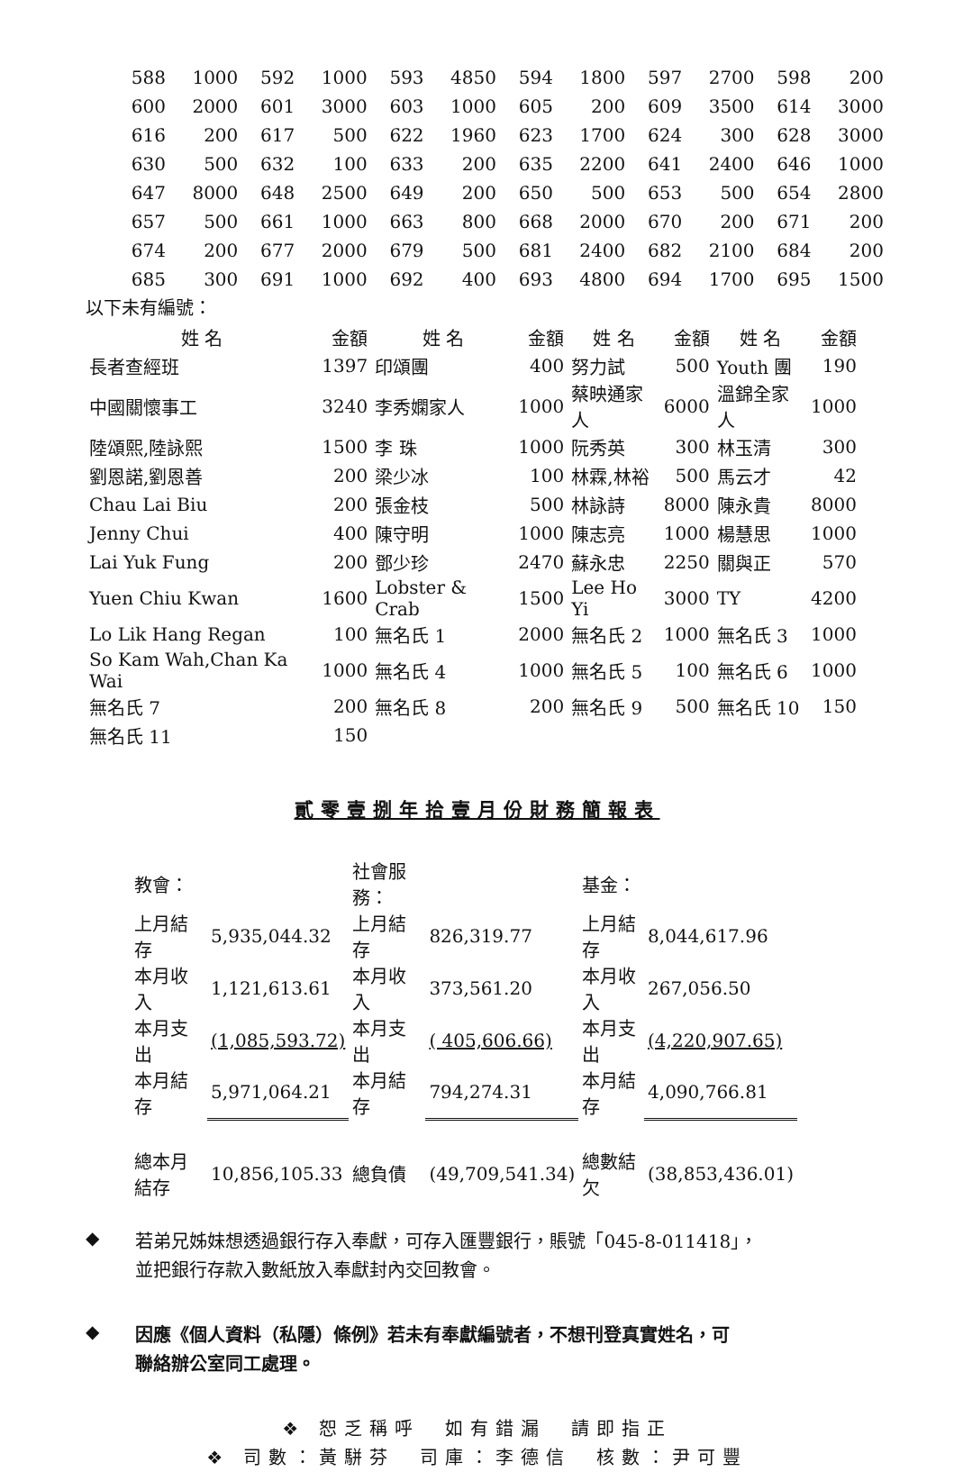| 588 | 1000 | 592 | 1000 | 593 | 4850 | 594 | 1800 | 597 | 2700 | 598 | 200 |
| 600 | 2000 | 601 | 3000 | 603 | 1000 | 605 | 200 | 609 | 3500 | 614 | 3000 |
| 616 | 200 | 617 | 500 | 622 | 1960 | 623 | 1700 | 624 | 300 | 628 | 3000 |
| 630 | 500 | 632 | 100 | 633 | 200 | 635 | 2200 | 641 | 2400 | 646 | 1000 |
| 647 | 8000 | 648 | 2500 | 649 | 200 | 650 | 500 | 653 | 500 | 654 | 2800 |
| 657 | 500 | 661 | 1000 | 663 | 800 | 668 | 2000 | 670 | 200 | 671 | 200 |
| 674 | 200 | 677 | 2000 | 679 | 500 | 681 | 2400 | 682 | 2100 | 684 | 200 |
| 685 | 300 | 691 | 1000 | 692 | 400 | 693 | 4800 | 694 | 1700 | 695 | 1500 |
以下未有編號：
| 姓 名 | 金額 | 姓 名 | 金額 | 姓 名 | 金額 | 姓 名 | 金額 |
| --- | --- | --- | --- | --- | --- | --- | --- |
| 長者查經班 | 1397 | 印頌團 | 400 | 努力試 | 500 | Youth 團 | 190 |
| 中國關懷事工 | 3240 | 李秀嫻家人 | 1000 | 蔡映通家人 | 6000 | 溫錦全家人 | 1000 |
| 陸頌熙,陸詠熙 | 1500 | 李 珠 | 1000 | 阮秀英 | 300 | 林玉清 | 300 |
| 劉恩諾,劉恩善 | 200 | 梁少冰 | 100 | 林霖,林裕 | 500 | 馬云才 | 42 |
| Chau Lai Biu | 200 | 張金枝 | 500 | 林詠詩 | 8000 | 陳永貴 | 8000 |
| Jenny Chui | 400 | 陳守明 | 1000 | 陳志亮 | 1000 | 楊慧思 | 1000 |
| Lai Yuk Fung | 200 | 鄧少珍 | 2470 | 蘇永忠 | 2250 | 關與正 | 570 |
| Yuen Chiu Kwan | 1600 | Lobster & Crab | 1500 | Lee Ho Yi | 3000 | TY | 4200 |
| Lo Lik Hang Regan | 100 | 無名氏 1 | 2000 | 無名氏 2 | 1000 | 無名氏 3 | 1000 |
| So Kam Wah,Chan Ka Wai | 1000 | 無名氏 4 | 1000 | 無名氏 5 | 100 | 無名氏 6 | 1000 |
| 無名氏 7 | 200 | 無名氏 8 | 200 | 無名氏 9 | 500 | 無名氏 10 | 150 |
| 無名氏 11 | 150 | | | | | | |
貳零壹捌年拾壹月份財務簡報表
| 教會： | | 社會服務： | | 基金： | |
| 上月結存 | 5,935,044.32 | 上月結存 | 826,319.77 | 上月結存 | 8,044,617.96 |
| 本月收入 | 1,121,613.61 | 本月收入 | 373,561.20 | 本月收入 | 267,056.50 |
| 本月支出 | (1,085,593.72) | 本月支出 | ( 405,606.66) | 本月支出 | (4,220,907.65) |
| 本月結存 | 5,971,064.21 | 本月結存 | 794,274.31 | 本月結存 | 4,090,766.81 |
| 總本月結存 | 10,856,105.33 | 總負債 | (49,709,541.34) | 總數結欠 | (38,853,436.01) |
◆
若弟兄姊妹想透過銀行存入奉獻，可存入匯豐銀行，賬號「045-8-011418」，
並把銀行存款入數紙放入奉獻封內交回教會。
◆
因應《個人資料（私隱）條例》若未有奉獻編號者，不想刊登真實姓名，可
聯絡辦公室同工處理。
❖ 恕乏稱呼　如有錯漏　請即指正
❖ 司數：黃駢芬　司庫：李德信　核數：尹可豐